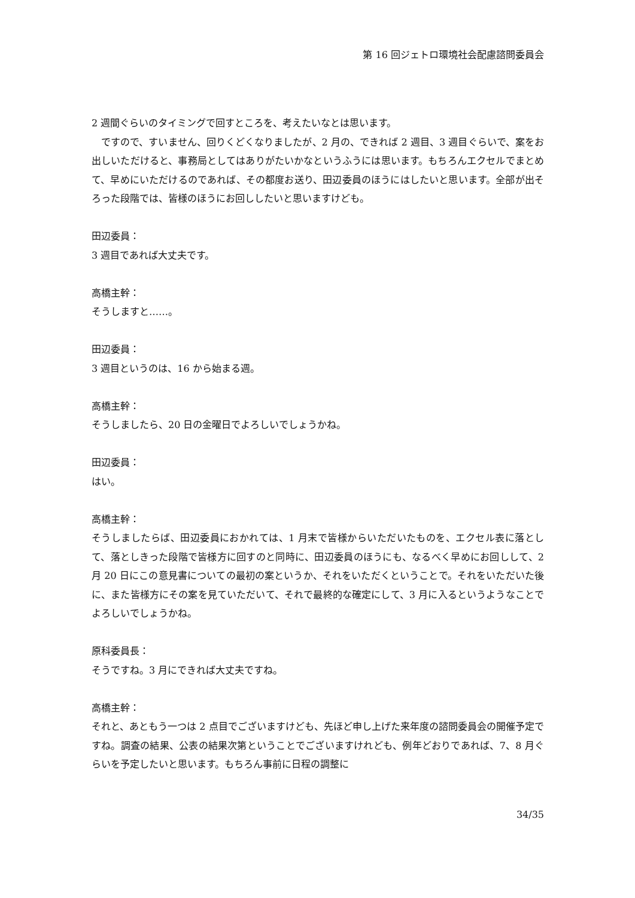第 16 回ジェトロ環境社会配慮諮問委員会
2 週間ぐらいのタイミングで回すところを、考えたいなとは思います。
　ですので、すいません、回りくどくなりましたが、2 月の、できれば 2 週目、3 週目ぐらいで、案をお出しいただけると、事務局としてはありがたいかなというふうには思います。もちろんエクセルでまとめて、早めにいただけるのであれば、その都度お送り、田辺委員のほうにはしたいと思います。全部が出そろった段階では、皆様のほうにお回ししたいと思いますけども。
田辺委員：
3 週目であれば大丈夫です。
高橋主幹：
そうしますと……。
田辺委員：
3 週目というのは、16 から始まる週。
高橋主幹：
そうしましたら、20 日の金曜日でよろしいでしょうかね。
田辺委員：
はい。
高橋主幹：
そうしましたらば、田辺委員におかれては、1 月末で皆様からいただいたものを、エクセル表に落として、落としきった段階で皆様方に回すのと同時に、田辺委員のほうにも、なるべく早めにお回しして、2 月 20 日にこの意見書についての最初の案というか、それをいただくということで。それをいただいた後に、また皆様方にその案を見ていただいて、それで最終的な確定にして、3 月に入るというようなことでよろしいでしょうかね。
原科委員長：
そうですね。3 月にできれば大丈夫ですね。
高橋主幹：
それと、あともう一つは 2 点目でございますけども、先ほど申し上げた来年度の諮問委員会の開催予定ですね。調査の結果、公表の結果次第ということでございますけれども、例年どおりであれば、7、8 月ぐらいを予定したいと思います。もちろん事前に日程の調整に
34/35